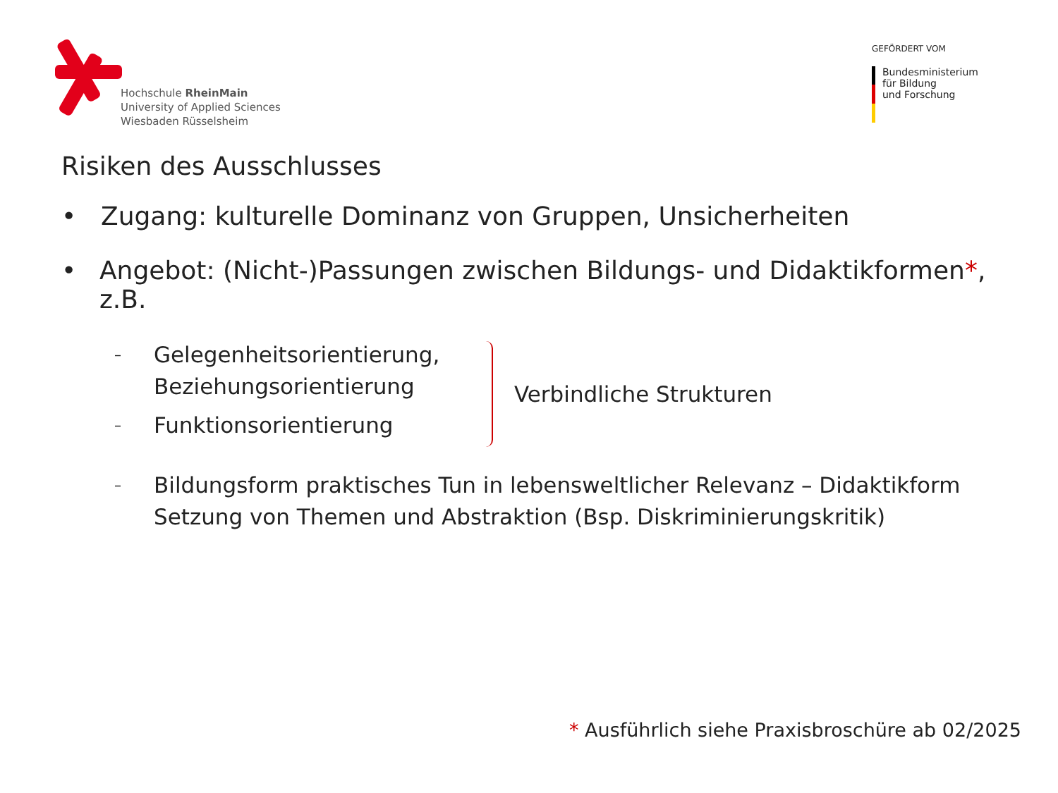Hochschule RheinMain
University of Applied Sciences
Wiesbaden Rüsselsheim
GEFÖRDERT VOM
Bundesministerium
für Bildung
und Forschung
Risiken des Ausschlusses
• Zugang: kulturelle Dominanz von Gruppen, Unsicherheiten
• Angebot: (Nicht-)Passungen zwischen Bildungs- und Didaktikformen*, z.B.
– Gelegenheitsorientierung,
Beziehungsorientierung
– Funktionsorientierung
Verbindliche Strukturen
– Bildungsform praktisches Tun in lebensweltlicher Relevanz – Didaktikform
Setzung von Themen und Abstraktion (Bsp. Diskriminierungskritik)
* Ausführlich siehe Praxisbroschüre ab 02/2025